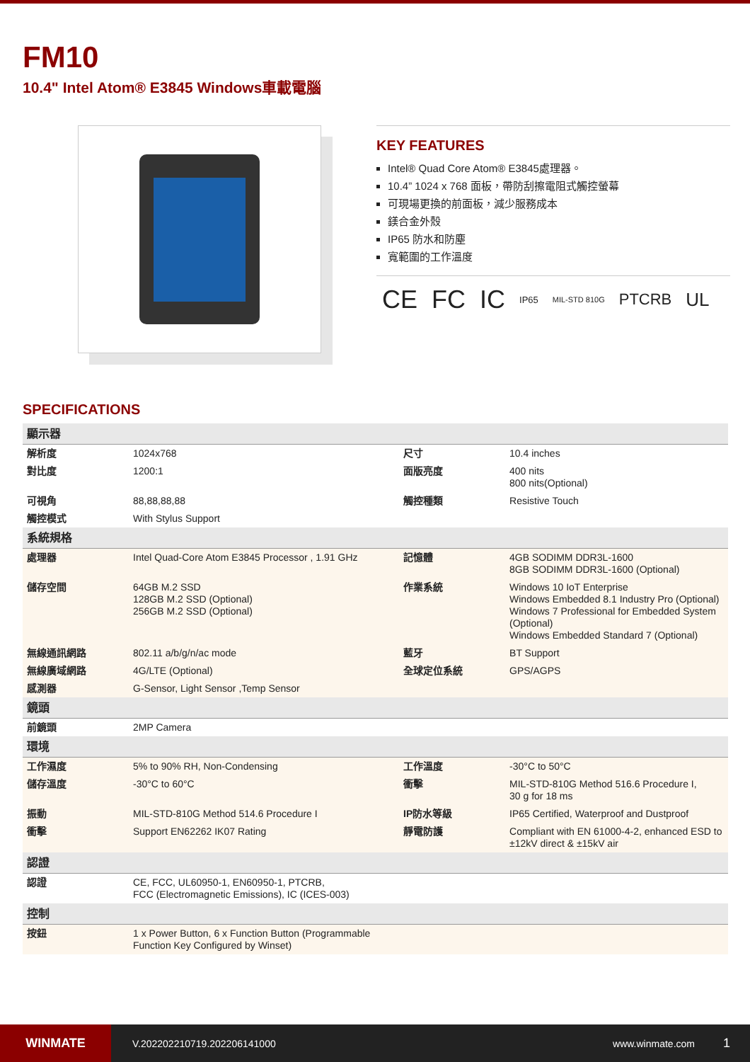FM10
10.4" Intel Atom® E3845 Windows車載電腦
KEY FEATURES
Intel® Quad Core Atom® E3845處理器。
10.4” 1024 x 768 面板，帶防刮擦電阻式觸控螢幕
可現場更換的前面板，減少服務成本
鎂合金外殼
IP65 防水和防塵
寬範圍的工作溫度
CE FC IC IP65 MIL-STD 810G PTCRB UL
SPECIFICATIONS
| 顯示器 | | | |
| 解析度 | 1024x768 | 尺寸 | 10.4 inches |
| 對比度 | 1200:1 | 面版亮度 | 400 nits 800 nits(Optional) |
| 可視角 | 88,88,88,88 | 觸控種類 | Resistive Touch |
| 觸控模式 | With Stylus Support | | |
| 系統規格 | | | |
| 處理器 | Intel Quad-Core Atom E3845 Processor , 1.91 GHz | 記憶體 | 4GB SODIMM DDR3L-1600 8GB SODIMM DDR3L-1600 (Optional) |
| 儲存空間 | 64GB M.2 SSD 128GB M.2 SSD (Optional) 256GB M.2 SSD (Optional) | 作業系統 | Windows 10 IoT Enterprise Windows Embedded 8.1 Industry Pro (Optional) Windows 7 Professional for Embedded System (Optional) Windows Embedded Standard 7 (Optional) |
| 無線通訊網路 | 802.11 a/b/g/n/ac mode | 藍牙 | BT Support |
| 無線廣域網路 | 4G/LTE (Optional) | 全球定位系統 | GPS/AGPS |
| 感測器 | G-Sensor, Light Sensor ,Temp Sensor | | |
| 鏡頭 | | | |
| 前鏡頭 | 2MP Camera | | |
| 環境 | | | |
| 工作濕度 | 5% to 90% RH, Non-Condensing | 工作溫度 | -30°C to 50°C |
| 儲存溫度 | -30°C to 60°C | 衝擊 | MIL-STD-810G Method 516.6 Procedure I, 30 g for 18 ms |
| 振動 | MIL-STD-810G Method 514.6 Procedure I | IP防水等級 | IP65 Certified, Waterproof and Dustproof |
| 衝擊 | Support EN62262 IK07 Rating | 靜電防護 | Compliant with EN 61000-4-2, enhanced ESD to ±12kV direct & ±15kV air |
| 認證 | | | |
| 認證 | CE, FCC, UL60950-1, EN60950-1, PTCRB, FCC (Electromagnetic Emissions), IC (ICES-003) | | |
| 控制 | | | |
| 按鈕 | 1 x Power Button, 6 x Function Button (Programmable Function Key Configured by Winset) | | |
WINMATE
V.202202210719.202206141000 www.winmate.com
1